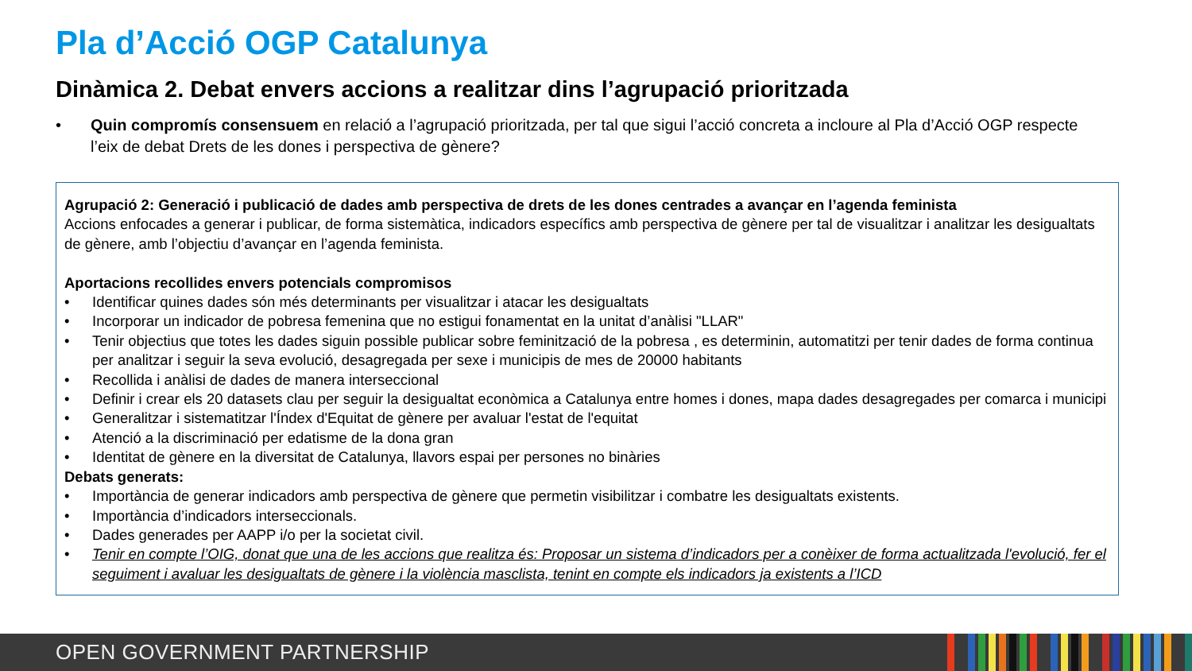Pla d’Acció OGP Catalunya
Dinàmica 2. Debat envers accions a realitzar dins l’agrupació prioritzada
• Quin compromís consensuem en relació a l’agrupació prioritzada, per tal que sigui l’acció concreta a incloure al Pla d’Acció OGP respecte l’eix de debat Drets de les dones i perspectiva de gènere?
Agrupació 2: Generació i publicació de dades amb perspectiva de drets de les dones centrades a avançar en l’agenda feminista
Accions enfocades a generar i publicar, de forma sistemàtica, indicadors específics amb perspectiva de gènere per tal de visualitzar i analitzar les desigualtats de gènere, amb l’objectiu d’avançar en l’agenda feminista.
Aportacions recollides envers potencials compromisos
• Identificar quines dades són més determinants per visualitzar i atacar les desigualtats
• Incorporar un indicador de pobresa femenina que no estigui fonamentat en la unitat d’anàlisi "LLAR"
• Tenir objectius que totes les dades siguin possible publicar sobre feminització de la pobresa , es determinin, automatitzi per tenir dades de forma continua per analitzar i seguir la seva evolució, desagregada per sexe i municipis de mes de 20000 habitants
• Recollida i anàlisi de dades de manera interseccional
• Definir i crear els 20 datasets clau per seguir la desigualtat econòmica a Catalunya entre homes i dones, mapa dades desagregades per comarca i municipi
• Generalitzar i sistematitzar l'Índex d'Equitat de gènere per avaluar l'estat de l'equitat
• Atenció a la discriminació per edatisme de la dona gran
• Identitat de gènere en la diversitat de Catalunya, llavors espai per persones no binàries
Debats generats:
• Importància de generar indicadors amb perspectiva de gènere que permetin visibilitzar i combatre les desigualtats existents.
• Importància d’indicadors interseccionals.
• Dades generades per AAPP i/o per la societat civil.
• Tenir en compte l’OIG, donat que una de les accions que realitza és: Proposar un sistema d’indicadors per a conèixer de forma actualitzada l'evolució, fer el seguiment i avaluar les desigualtats de gènere i la violència masclista, tenint en compte els indicadors ja existents a l’ICD
OPEN GOVERNMENT PARTNERSHIP